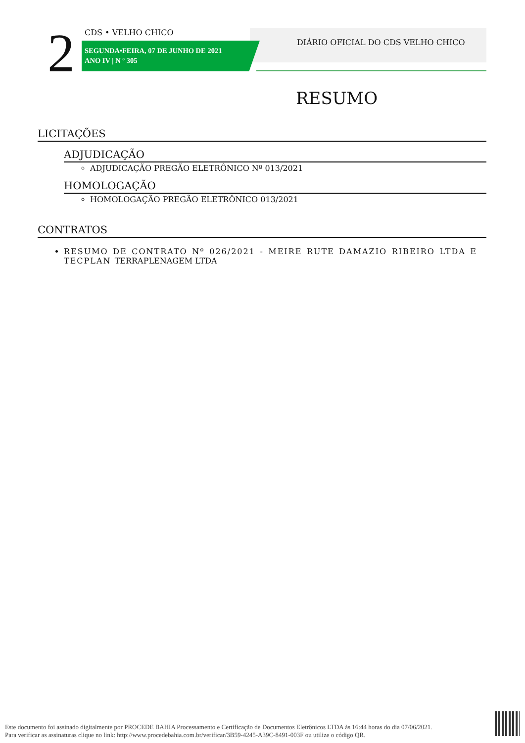2 CDS • VELHO CHICO
SEGUNDA•FEIRA, 07 DE JUNHO DE 2021
ANO IV | N º 305
DIÁRIO OFICIAL DO CDS VELHO CHICO
RESUMO
LICITAÇÕES
ADJUDICAÇÃO
ADJUDICAÇÃO PREGÃO ELETRÔNICO Nº 013/2021
HOMOLOGAÇÃO
HOMOLOGAÇÃO PREGÃO ELETRÔNICO 013/2021
CONTRATOS
RESUMO DE CONTRATO Nº 026/2021 - MEIRE RUTE DAMAZIO RIBEIRO LTDA E TECPLAN TERRAPLENAGEM LTDA
Este documento foi assinado digitalmente por PROCEDE BAHIA Processamento e Certificação de Documentos Eletrônicos LTDA às 16:44 horas do dia 07/06/2021.
Para verificar as assinaturas clique no link: http://www.procedebahia.com.br/verificar/3B59-4245-A39C-8491-003F ou utilize o código QR.